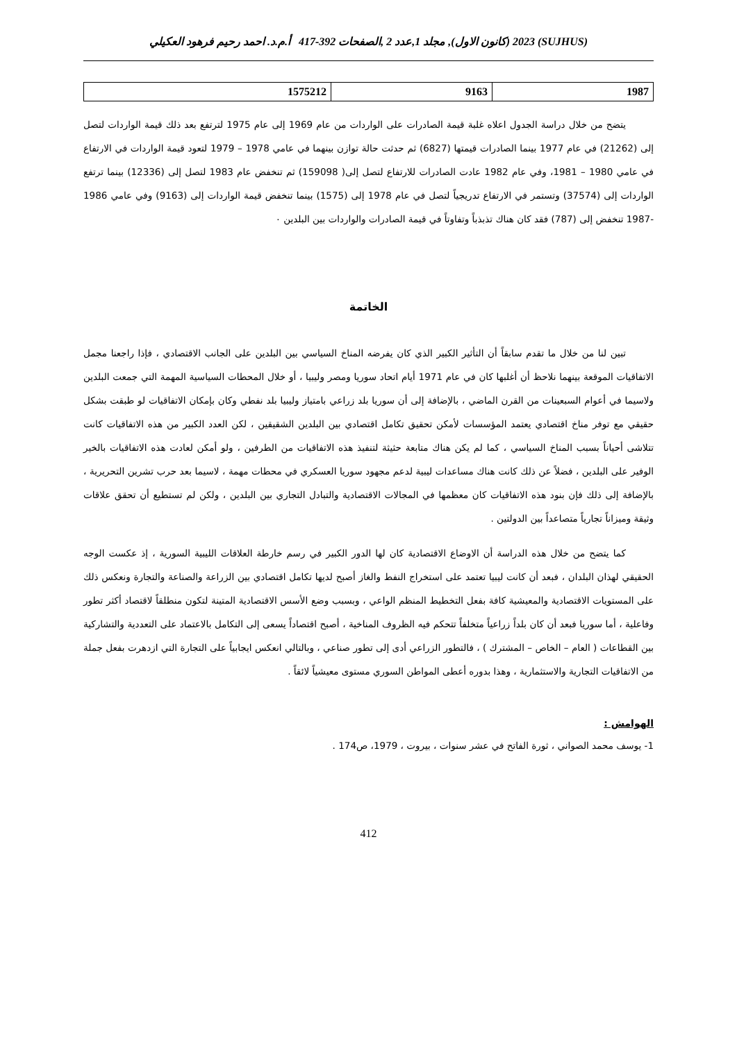(SUJHUS) 2023 (كانون الاول), مجلد 1,عدد 2 ,الصفحات 392-417 أ.م.د. احمد رحيم فرهود العكيلي
| 1987 | 9163 | 1575212 |
يتضح من خلال دراسة الجدول اعلاه غلبة قيمة الصادرات على الواردات من عام 1969 إلى عام 1975 لترتفع بعد ذلك قيمة الواردات لتصل إلى (21262) في عام 1977 بينما الصادرات قيمتها (6827) ثم حدثت حالة توازن بينهما في عامي 1978 – 1979 لتعود قيمة الواردات في الارتفاع في عامي 1980 – 1981، وفي عام 1982 عادت الصادرات للارتفاع لتصل إلى( 159098) ثم تنخفض عام 1983 لتصل إلى (12336) بينما ترتفع الواردات إلى (37574) وتستمر في الارتفاع تدريجياً لتصل في عام 1978 إلى (1575) بينما تنخفض قيمة الواردات إلى (9163) وفي عامي 1986 -1987 تنخفض إلى (787) فقد كان هناك تذبذباً وتفاوتاً في قيمة الصادرات والواردات بين البلدين ٠
الخاتمة
تبين لنا من خلال ما تقدم سابقاً أن التأثير الكبير الذي كان يفرضه المناخ السياسي بين البلدين على الجانب الاقتصادي ، فإذا راجعنا مجمل الاتفاقيات الموقعة بينهما نلاحظ أن أغلبها كان في عام 1971 أيام اتحاد سوريا ومصر وليبيا ، أو خلال المحطات السياسية المهمة التي جمعت البلدين ولاسيما في أعوام السبعينات من القرن الماضي ، بالإضافة إلى أن سوريا بلد زراعي بامتياز وليبيا بلد نفطي وكان بإمكان الاتفاقيات لو طبقت بشكل حقيقي مع توفر مناخ اقتصادي يعتمد المؤسسات لأمكن تحقيق تكامل اقتصادي بين البلدين الشقيقين ، لكن العدد الكبير من هذه الاتفاقيات كانت تتلاشى أحياناً بسبب المناخ السياسي ، كما لم يكن هناك متابعة حثيثة لتنفيذ هذه الاتفاقيات من الطرفين ، ولو أمكن لعادت هذه الاتفاقيات بالخير الوفير على البلدين ، فضلاً عن ذلك كانت هناك مساعدات ليبية لدعم مجهود سوريا العسكري في محطات مهمة ، لاسيما بعد حرب تشرين التحريرية ، بالإضافة إلى ذلك فإن بنود هذه الاتفاقيات كان معظمها في المجالات الاقتصادية والتبادل التجاري بين البلدين ، ولكن لم تستطيع أن تحقق علاقات وثيقة وميزاناً تجارياً متصاعداً بين الدولتين .
كما يتضح من خلال هذه الدراسة أن الاوضاع الاقتصادية كان لها الدور الكبير في رسم خارطة العلاقات الليبية السورية ، إذ عكست الوجه الحقيقي لهذان البلدان ، فبعد أن كانت ليبيا تعتمد على استخراج النفط والغاز أصبح لديها تكامل اقتصادي بين الزراعة والصناعة والتجارة ونعكس ذلك على المستويات الاقتصادية والمعيشية كافة بفعل التخطيط المنظم الواعي ، وبسبب وضع الأسس الاقتصادية المتينة لتكون منطلقاً لاقتصاد أكثر تطور وفاعلية ، أما سوريا فبعد أن كان بلداً زراعياً متخلفاً تتحكم فيه الظروف المناخية ، أصبح اقتصاداً يسعى إلى التكامل بالاعتماد على التعددية والتشاركية بين القطاعات ( العام – الخاص – المشترك ) ، فالتطور الزراعي أدى إلى تطور صناعي ، وبالتالي انعكس ايجابياً على التجارة التي ازدهرت بفعل جملة من الاتفاقيات التجارية والاستثمارية ، وهذا بدوره أعطى المواطن السوري مستوى معيشياً لائقاً .
الهوامش :
1- يوسف محمد الصواني ، ثورة الفاتح في عشر سنوات ، بيروت ، 1979، ص174 .
412